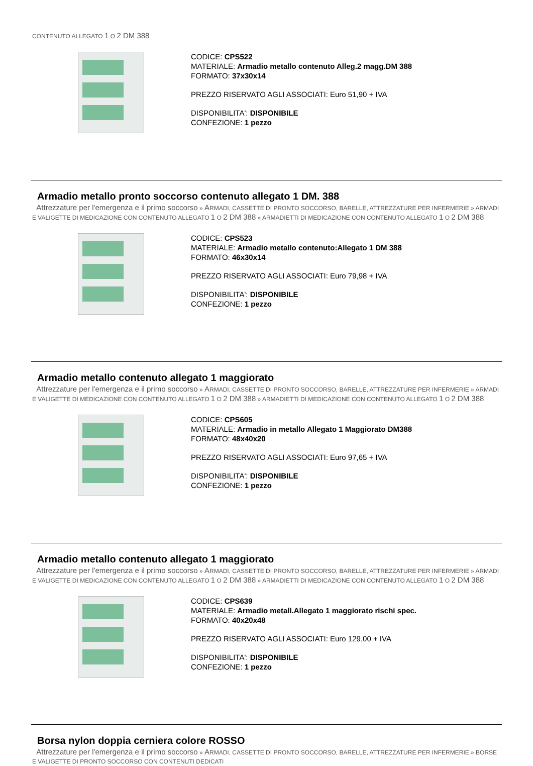CONTENUTO ALLEGATO 1 O 2 DM 388
CODICE: CPS522
MATERIALE: Armadio metallo contenuto Alleg.2 magg.DM 388
FORMATO: 37x30x14
PREZZO RISERVATO AGLI ASSOCIATI: Euro 51,90 + IVA
DISPONIBILITA': DISPONIBILE
CONFEZIONE: 1 pezzo
Armadio metallo pronto soccorso contenuto allegato 1 DM. 388
Attrezzature per l'emergenza e il primo soccorso » ARMADI, CASSETTE DI PRONTO SOCCORSO, BARELLE, ATTREZZATURE PER INFERMERIE » ARMADI E VALIGETTE DI MEDICAZIONE CON CONTENUTO ALLEGATO 1 O 2 DM 388 » ARMADIETTI DI MEDICAZIONE CON CONTENUTO ALLEGATO 1 O 2 DM 388
CODICE: CPS523
MATERIALE: Armadio metallo contenuto:Allegato 1 DM 388
FORMATO: 46x30x14
PREZZO RISERVATO AGLI ASSOCIATI: Euro 79,98 + IVA
DISPONIBILITA': DISPONIBILE
CONFEZIONE: 1 pezzo
Armadio metallo contenuto allegato 1 maggiorato
Attrezzature per l'emergenza e il primo soccorso » ARMADI, CASSETTE DI PRONTO SOCCORSO, BARELLE, ATTREZZATURE PER INFERMERIE » ARMADI E VALIGETTE DI MEDICAZIONE CON CONTENUTO ALLEGATO 1 O 2 DM 388 » ARMADIETTI DI MEDICAZIONE CON CONTENUTO ALLEGATO 1 O 2 DM 388
CODICE: CPS605
MATERIALE: Armadio in metallo Allegato 1 Maggiorato DM388
FORMATO: 48x40x20
PREZZO RISERVATO AGLI ASSOCIATI: Euro 97,65 + IVA
DISPONIBILITA': DISPONIBILE
CONFEZIONE: 1 pezzo
Armadio metallo contenuto allegato 1 maggiorato
Attrezzature per l'emergenza e il primo soccorso » ARMADI, CASSETTE DI PRONTO SOCCORSO, BARELLE, ATTREZZATURE PER INFERMERIE » ARMADI E VALIGETTE DI MEDICAZIONE CON CONTENUTO ALLEGATO 1 O 2 DM 388 » ARMADIETTI DI MEDICAZIONE CON CONTENUTO ALLEGATO 1 O 2 DM 388
CODICE: CPS639
MATERIALE: Armadio metall.Allegato 1 maggiorato rischi spec.
FORMATO: 40x20x48
PREZZO RISERVATO AGLI ASSOCIATI: Euro 129,00 + IVA
DISPONIBILITA': DISPONIBILE
CONFEZIONE: 1 pezzo
Borsa nylon doppia cerniera colore ROSSO
Attrezzature per l'emergenza e il primo soccorso » ARMADI, CASSETTE DI PRONTO SOCCORSO, BARELLE, ATTREZZATURE PER INFERMERIE » BORSE E VALIGETTE DI PRONTO SOCCORSO CON CONTENUTI DEDICATI